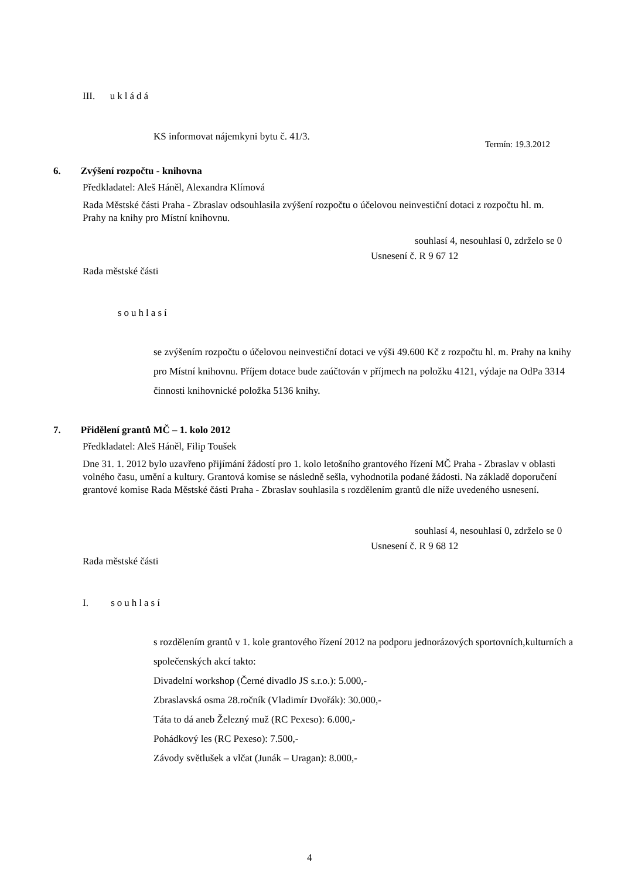III. ukládá
KS informovat nájemkyni bytu č. 41/3.
Termín: 19.3.2012
6. Zvýšení rozpočtu - knihovna
Předkladatel: Aleš Háněl, Alexandra Klímová
Rada Městské části Praha - Zbraslav odsouhlasila zvýšení rozpočtu o účelovou neinvestiční dotaci z rozpočtu hl. m. Prahy na knihy pro Místní knihovnu.
souhlasí 4, nesouhlasí 0, zdrželo se 0
Usnesení č. R 9 67 12
Rada městské části
souhlasí
se zvýšením rozpočtu o účelovou neinvestiční dotaci ve výši 49.600 Kč z rozpočtu hl. m. Prahy na knihy pro Místní knihovnu. Příjem dotace bude zaúčtován v příjmech na položku 4121, výdaje na OdPa 3314 činnosti knihovnické položka 5136 knihy.
7. Přidělení grantů MČ – 1. kolo 2012
Předkladatel: Aleš Háněl, Filip Toušek
Dne 31. 1. 2012 bylo uzavřeno přijímání žádostí pro 1. kolo letošního grantového řízení MČ Praha - Zbraslav v oblasti volného času, umění a kultury. Grantová komise se následně sešla, vyhodnotila podané žádosti. Na základě doporučení grantové komise Rada Městské části Praha - Zbraslav souhlasila s rozdělením grantů dle níže uvedeného usnesení.
souhlasí 4, nesouhlasí 0, zdrželo se 0
Usnesení č. R 9 68 12
Rada městské části
I. souhlasí
s rozdělením grantů v 1. kole grantového řízení 2012 na podporu jednorázových sportovních,kulturních a společenských akcí takto:
Divadelní workshop (Černé divadlo JS s.r.o.): 5.000,-
Zbraslavská osma 28.ročník (Vladimír Dvořák): 30.000,-
Táta to dá aneb Železný muž (RC Pexeso): 6.000,-
Pohádkový les (RC Pexeso): 7.500,-
Závody světlušek a vlčat (Junák – Uragan): 8.000,-
4